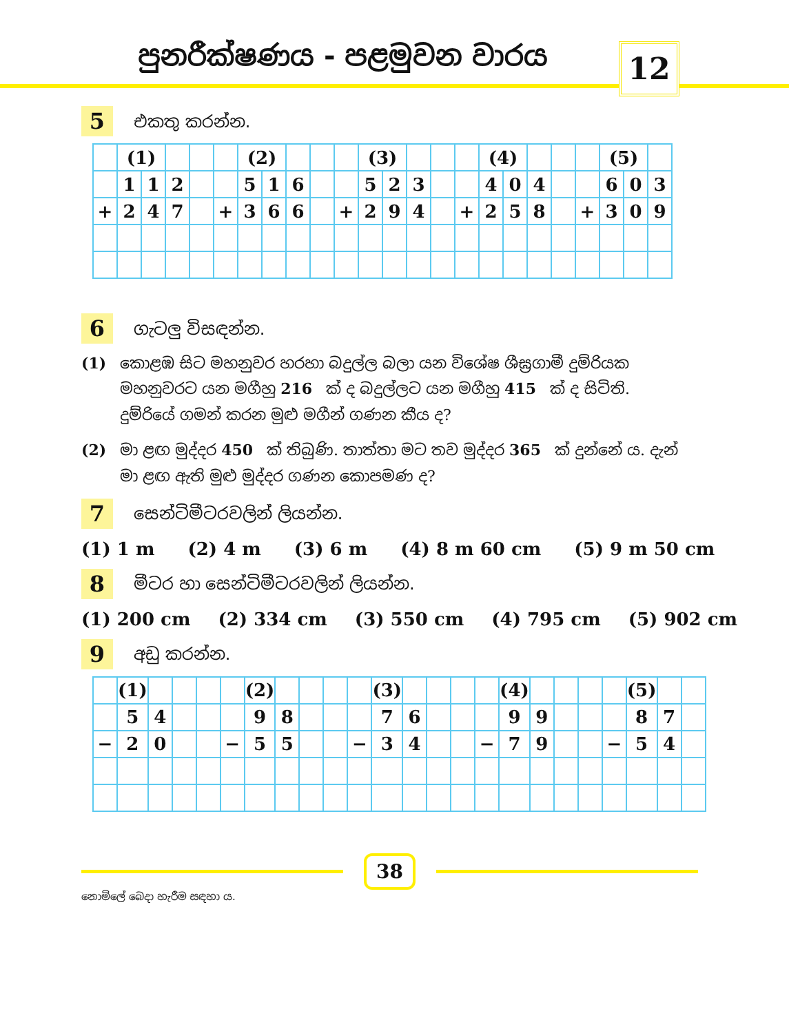පුනරීක්ෂණය - පළමුවන වාරය 12
5
එකතු කරන්න.
| | (1) | | | | | (2) | | | | | (3) | | | | | (4) | | | | | (5) | | |
| | 1 | 1 | 2 | | | 5 | 1 | 6 | | | 5 | 2 | 3 | | | 4 | 0 | 4 | | | 6 | 0 | 3 |
| + | 2 | 4 | 7 | | + | 3 | 6 | 6 | | + | 2 | 9 | 4 | | + | 2 | 5 | 8 | | + | 3 | 0 | 9 |
6
ගැටලු විසඳන්න.
(1) කොළඹ සිට මහනුවර හරහා බදුල්ල බලා යන විශේෂ ශීඝ්‍රගාමී දුම්රියක මහනුවරට යන මගීහු 216 ක් ද බදුල්ලට යන මගීහු 415 ක් ද සිටිති. දුම්රියේ ගමන් කරන මුළු මගීන් ගණන කීය ද?
(2) මා ළඟ මුද්දර 450 ක් තිබුණි. තාත්තා මට තව මුද්දර 365 ක් දුන්නේ ය. දැන් මා ළඟ ඇති මුළු මුද්දර ගණන කොපමණ ද?
7
සෙන්ටිමීටරවලින් ලියන්න.
(1) 1 m (2) 4 m (3) 6 m (4) 8 m 60 cm (5) 9 m 50 cm
8
මීටර හා සෙන්ටිමීටරවලින් ලියන්න.
(1) 200 cm (2) 334 cm (3) 550 cm (4) 795 cm (5) 902 cm
9
අඩු කරන්න.
| | (1) | | | | | (2) | | | | | (3) | | | | | (4) | | | | | (5) | | |
| | 5 | 4 | | | | 9 | 8 | | | | 7 | 6 | | | | 9 | 9 | | | | 8 | 7 | |
| − | 2 | 0 | | | − | 5 | 5 | | | − | 3 | 4 | | | − | 7 | 9 | | | − | 5 | 4 | |
38
නොමිලේ බෙදා හැරීම සඳහා ය.